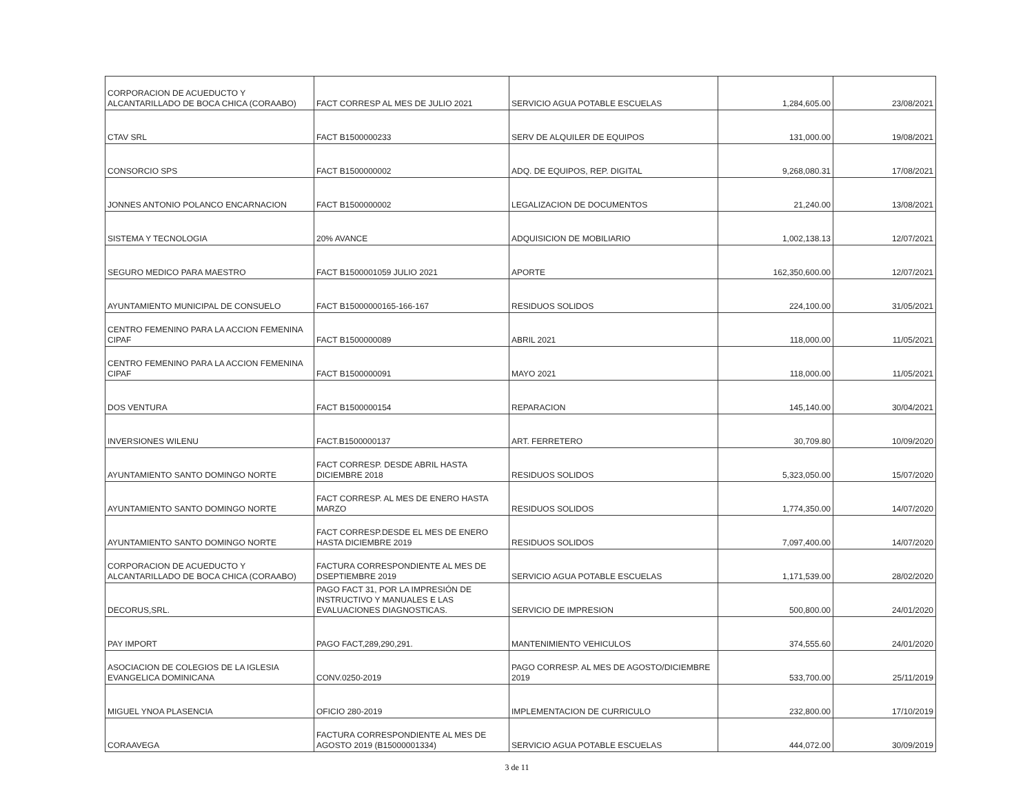| CORPORACION DE ACUEDUCTO Y ALCANTARILLADO DE BOCA CHICA (CORAABO) | FACT CORRESP AL MES DE JULIO 2021 | SERVICIO AGUA POTABLE ESCUELAS | 1,284,605.00 | 23/08/2021 |
| CTAV SRL | FACT B1500000233 | SERV DE ALQUILER DE EQUIPOS | 131,000.00 | 19/08/2021 |
| CONSORCIO SPS | FACT B1500000002 | ADQ. DE EQUIPOS, REP. DIGITAL | 9,268,080.31 | 17/08/2021 |
| JONNES ANTONIO POLANCO ENCARNACION | FACT B1500000002 | LEGALIZACION DE DOCUMENTOS | 21,240.00 | 13/08/2021 |
| SISTEMA Y TECNOLOGIA | 20% AVANCE | ADQUISICION DE MOBILIARIO | 1,002,138.13 | 12/07/2021 |
| SEGURO MEDICO PARA MAESTRO | FACT B1500001059 JULIO 2021 | APORTE | 162,350,600.00 | 12/07/2021 |
| AYUNTAMIENTO MUNICIPAL DE CONSUELO | FACT B15000000165-166-167 | RESIDUOS SOLIDOS | 224,100.00 | 31/05/2021 |
| CENTRO FEMENINO PARA LA ACCION FEMENINA CIPAF | FACT B1500000089 | ABRIL 2021 | 118,000.00 | 11/05/2021 |
| CENTRO FEMENINO PARA LA ACCION FEMENINA CIPAF | FACT B1500000091 | MAYO 2021 | 118,000.00 | 11/05/2021 |
| DOS VENTURA | FACT B1500000154 | REPARACION | 145,140.00 | 30/04/2021 |
| INVERSIONES WILENU | FACT.B1500000137 | ART. FERRETERO | 30,709.80 | 10/09/2020 |
| AYUNTAMIENTO SANTO DOMINGO NORTE | FACT CORRESP. DESDE ABRIL HASTA DICIEMBRE 2018 | RESIDUOS SOLIDOS | 5,323,050.00 | 15/07/2020 |
| AYUNTAMIENTO SANTO DOMINGO NORTE | FACT CORRESP. AL MES DE ENERO HASTA MARZO | RESIDUOS SOLIDOS | 1,774,350.00 | 14/07/2020 |
| AYUNTAMIENTO SANTO DOMINGO NORTE | FACT CORRESP.DESDE EL MES DE ENERO HASTA DICIEMBRE 2019 | RESIDUOS SOLIDOS | 7,097,400.00 | 14/07/2020 |
| CORPORACION DE ACUEDUCTO Y ALCANTARILLADO DE BOCA CHICA (CORAABO) | FACTURA CORRESPONDIENTE AL MES DE DSEPTIEMBRE 2019 | SERVICIO AGUA POTABLE ESCUELAS | 1,171,539.00 | 28/02/2020 |
| DECORUS,SRL. | PAGO FACT 31, POR LA IMPRESIÓN DE INSTRUCTIVO Y MANUALES E LAS EVALUACIONES DIAGNOSTICAS. | SERVICIO DE IMPRESION | 500,800.00 | 24/01/2020 |
| PAY IMPORT | PAGO FACT,289,290,291. | MANTENIMIENTO VEHICULOS | 374,555.60 | 24/01/2020 |
| ASOCIACION DE COLEGIOS DE LA IGLESIA EVANGELICA DOMINICANA | CONV.0250-2019 | PAGO CORRESP. AL MES DE AGOSTO/DICIEMBRE 2019 | 533,700.00 | 25/11/2019 |
| MIGUEL YNOA PLASENCIA | OFICIO 280-2019 | IMPLEMENTACION DE CURRICULO | 232,800.00 | 17/10/2019 |
| CORAAVEGA | FACTURA CORRESPONDIENTE AL MES DE AGOSTO 2019 (B15000001334) | SERVICIO AGUA POTABLE ESCUELAS | 444,072.00 | 30/09/2019 |
3 de 11